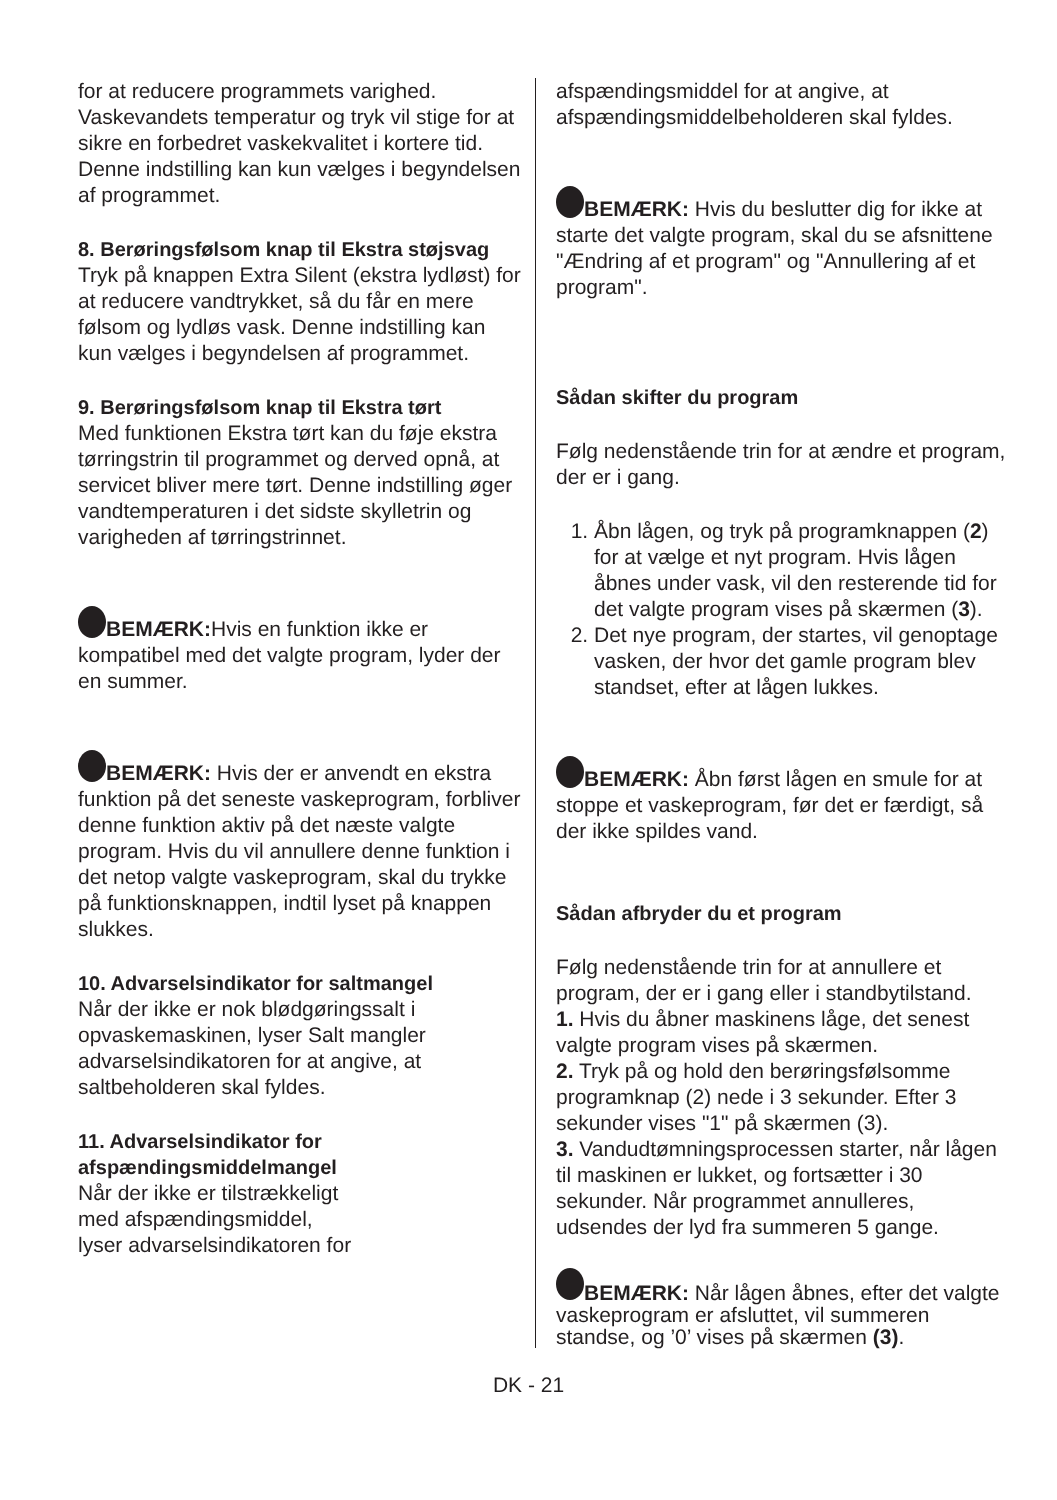for at reducere programmets varighed. Vaskevandets temperatur og tryk vil stige for at sikre en forbedret vaskekvalitet i kortere tid. Denne indstilling kan kun vælges i begyndelsen af programmet.
8. Berøringsfølsom knap til Ekstra støjsvag
Tryk på knappen Extra Silent (ekstra lydløst) for at reducere vandtrykket, så du får en mere følsom og lydløs vask. Denne indstilling kan kun vælges i begyndelsen af programmet.
9. Berøringsfølsom knap til Ekstra tørt
Med funktionen Ekstra tørt kan du føje ekstra tørringstrin til programmet og derved opnå, at servicet bliver mere tørt. Denne indstilling øger vandtemperaturen i det sidste skylletrin og varigheden af tørringstrinnet.
BEMÆRK: Hvis en funktion ikke er kompatibel med det valgte program, lyder der en summer.
BEMÆRK: Hvis der er anvendt en ekstra funktion på det seneste vaskeprogram, forbliver denne funktion aktiv på det næste valgte program. Hvis du vil annullere denne funktion i det netop valgte vaskeprogram, skal du trykke på funktionsknappen, indtil lyset på knappen slukkes.
10. Advarselsindikator for saltmangel
Når der ikke er nok blødgøringssalt i opvaskemaskinen, lyser Salt mangler advarselsindikatoren for at angive, at saltbeholderen skal fyldes.
11. Advarselsindikator for afspændingsmiddelmangel
Når der ikke er tilstrækkeligt
med afspændingsmiddel,
lyser advarselsindikatoren for
afspændingsmiddel for at angive, at afspændingsmiddelbeholderen skal fyldes.
BEMÆRK: Hvis du beslutter dig for ikke at starte det valgte program, skal du se afsnittene "Ændring af et program" og "Annullering af et program".
Sådan skifter du program
Følg nedenstående trin for at ændre et program, der er i gang.
1. Åbn lågen, og tryk på programknappen (2) for at vælge et nyt program. Hvis lågen åbnes under vask, vil den resterende tid for det valgte program vises på skærmen (3).
2. Det nye program, der startes, vil genoptage vasken, der hvor det gamle program blev standset, efter at lågen lukkes.
BEMÆRK: Åbn først lågen en smule for at stoppe et vaskeprogram, før det er færdigt, så der ikke spildes vand.
Sådan afbryder du et program
Følg nedenstående trin for at annullere et program, der er i gang eller i standbytilstand.
1. Hvis du åbner maskinens låge, det senest valgte program vises på skærmen.
2. Tryk på og hold den berøringsfølsomme programknap (2) nede i 3 sekunder. Efter 3 sekunder vises "1" på skærmen (3).
3. Vandudtømningsprocessen starter, når lågen til maskinen er lukket, og fortsætter i 30 sekunder. Når programmet annulleres, udsendes der lyd fra summeren 5 gange.
BEMÆRK: Når lågen åbnes, efter det valgte vaskeprogram er afsluttet, vil summeren standse, og ’0’ vises på skærmen (3).
DK - 21